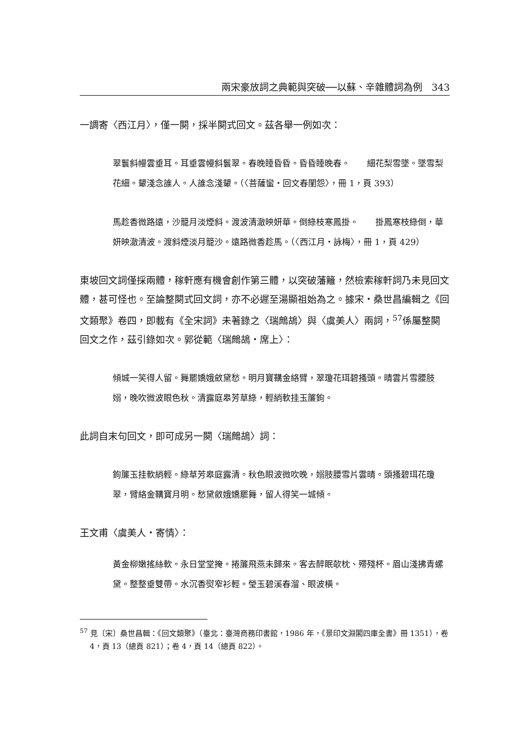兩宋豪放詞之典範與突破──以蘇、辛雜體詞為例　343
一調寄〈西江月〉，僅一闋，採半闋式回文。茲各舉一例如次：
翠鬟斜幔雲垂耳。耳垂雲幔斜鬟翠。春晚睡昏昏。昏昏睡晚春。　　細花梨雪墜。墜雪梨花細。顰淺念誰人。人誰念淺顰。（〈菩薩蠻‧回文春閨怨〉，冊 1，頁 393）
馬趁香微路遠，沙籠月淡煙斜。渡波清澈映妍華。倒綠枝寒鳳掛。　　掛鳳寒枝綠倒，華妍映澈清波。渡斜煙淡月籠沙。遠路微香趁馬。（〈西江月‧詠梅〉，冊 1，頁 429）
東坡回文詞僅採兩體，稼軒應有機會創作第三體，以突破藩籬，然檢索稼軒詞乃未見回文體，甚可怪也。至論整闋式回文詞，亦不必遲至湯顯祖始為之。據宋‧桑世昌編輯之《回文類聚》卷四，即載有《全宋詞》未著錄之〈瑞鷓鴣〉與〈虞美人〉兩詞，<sup>57</sup>係屬整闋回文之作，茲引錄如次。郭從範〈瑞鷓鴣‧席上〉：
傾城一笑得人留。舞罷嬌娥斂黛愁。明月寶鞲金絡臂，翠瓊花珥碧搔頭。晴雲片雪腰肢嫋，晚吹微波眼色秋。清露庭皋芳草綠，輕綃軟挂玉簾鉤。
此詞自末句回文，即可成另一闋〈瑞鷓鴣〉詞：
鉤簾玉挂軟綃輕。綠草芳皋庭露清。秋色眼波微吹晚，嫋肢腰雪片雲晴。頭搔碧珥花瓊翠，臂絡金鞲寶月明。愁黛斂娥嬌罷舞，留人得笑一城傾。
王文甫〈虞美人‧寄情〉：
黃金柳嫩搖絲軟。永日堂堂掩。捲簾飛燕未歸來。客去醉眠欹枕、殢殘杯。眉山淺拂青螺黛。整整垂雙帶。水沉香熨窄衫輕。瑩玉碧溪春溜、眼波橫。
<sup>57</sup> 見〔宋〕桑世昌輯：《回文類聚》（臺北：臺灣商務印書館，1986 年，《景印文淵閣四庫全書》冊 1351），卷 4，頁 13（總頁 821）；卷 4，頁 14（總頁 822）。